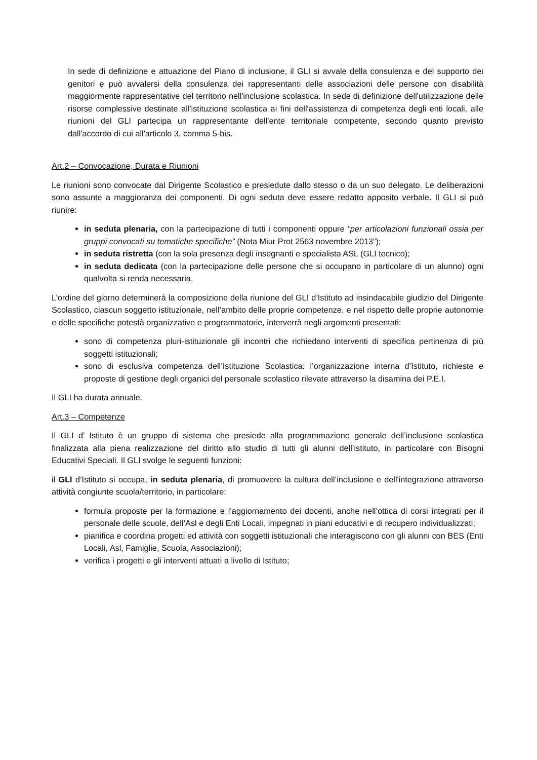In sede di definizione e attuazione del Piano di inclusione, il GLI si avvale della consulenza e del supporto dei genitori e può avvalersi della consulenza dei rappresentanti delle associazioni delle persone con disabilità maggiormente rappresentative del territorio nell'inclusione scolastica. In sede di definizione dell'utilizzazione delle risorse complessive destinate all'istituzione scolastica ai fini dell'assistenza di competenza degli enti locali, alle riunioni del GLI partecipa un rappresentante dell'ente territoriale competente, secondo quanto previsto dall'accordo di cui all'articolo 3, comma 5-bis.
Art.2 – Convocazione, Durata e Riunioni
Le riunioni sono convocate dal Dirigente Scolastico e presiedute dallo stesso o da un suo delegato. Le deliberazioni sono assunte a maggioranza dei componenti. Di ogni seduta deve essere redatto apposito verbale. Il GLI si può riunire:
in seduta plenaria, con la partecipazione di tutti i componenti oppure “per articolazioni funzionali ossia per gruppi convocati su tematiche specifiche” (Nota Miur Prot 2563 novembre 2013”);
in seduta ristretta (con la sola presenza degli insegnanti e specialista ASL (GLI tecnico);
in seduta dedicata (con la partecipazione delle persone che si occupano in particolare di un alunno) ogni qualvolta si renda necessaria.
L’ordine del giorno determinerà la composizione della riunione del GLI d’Istituto ad insindacabile giudizio del Dirigente Scolastico, ciascun soggetto istituzionale, nell’ambito delle proprie competenze, e nel rispetto delle proprie autonomie e delle specifiche potestà organizzative e programmatorie, interverrà negli argomenti presentati:
sono di competenza pluri-istituzionale gli incontri che richiedano interventi di specifica pertinenza di più soggetti istituzionali;
sono di esclusiva competenza dell’Istituzione Scolastica: l’organizzazione interna d’Istituto, richieste e proposte di gestione degli organici del personale scolastico rilevate attraverso la disamina dei P.E.I.
Il GLI ha durata annuale.
Art.3 – Competenze
Il GLI d’ Istituto è un gruppo di sistema che presiede alla programmazione generale dell’inclusione scolastica finalizzata alla piena realizzazione del diritto allo studio di tutti gli alunni dell’istituto, in particolare con Bisogni Educativi Speciali. Il GLI svolge le seguenti funzioni:
il GLI d’Istituto si occupa, in seduta plenaria, di promuovere la cultura dell’inclusione e dell'integrazione attraverso attività congiunte scuola/territorio, in particolare:
formula proposte per la formazione e l’aggiornamento dei docenti, anche nell’ottica di corsi integrati per il personale delle scuole, dell’Asl e degli Enti Locali, impegnati in piani educativi e di recupero individualizzati;
pianifica e coordina progetti ed attività con soggetti istituzionali che interagiscono con gli alunni con BES (Enti Locali, Asl, Famiglie, Scuola, Associazioni);
verifica i progetti e gli interventi attuati a livello di Istituto;